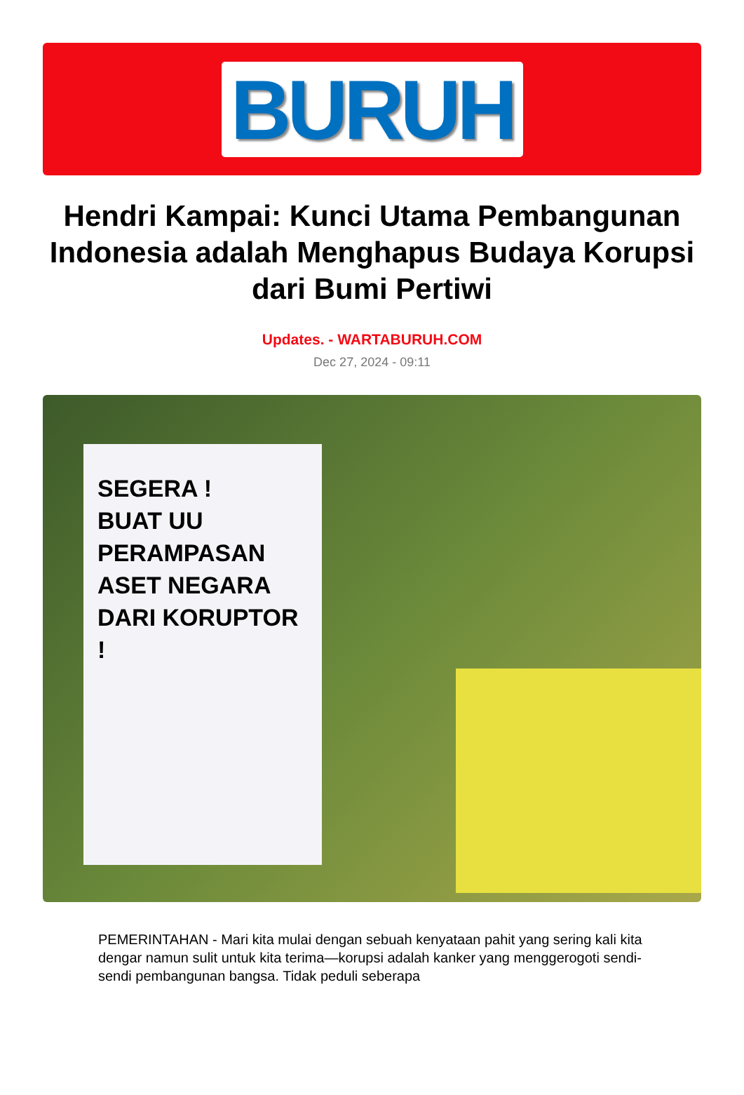BURUH
Hendri Kampai: Kunci Utama Pembangunan Indonesia adalah Menghapus Budaya Korupsi dari Bumi Pertiwi
Updates. - WARTABURUH.COM
Dec 27, 2024 - 09:11
SEGERA !
BUAT UU
PERAMPASAN
ASET NEGARA
DARI KORUPTOR !
PEMERINTAHAN - Mari kita mulai dengan sebuah kenyataan pahit yang sering kali kita dengar namun sulit untuk kita terima—korupsi adalah kanker yang menggerogoti sendi-sendi pembangunan bangsa. Tidak peduli seberapa